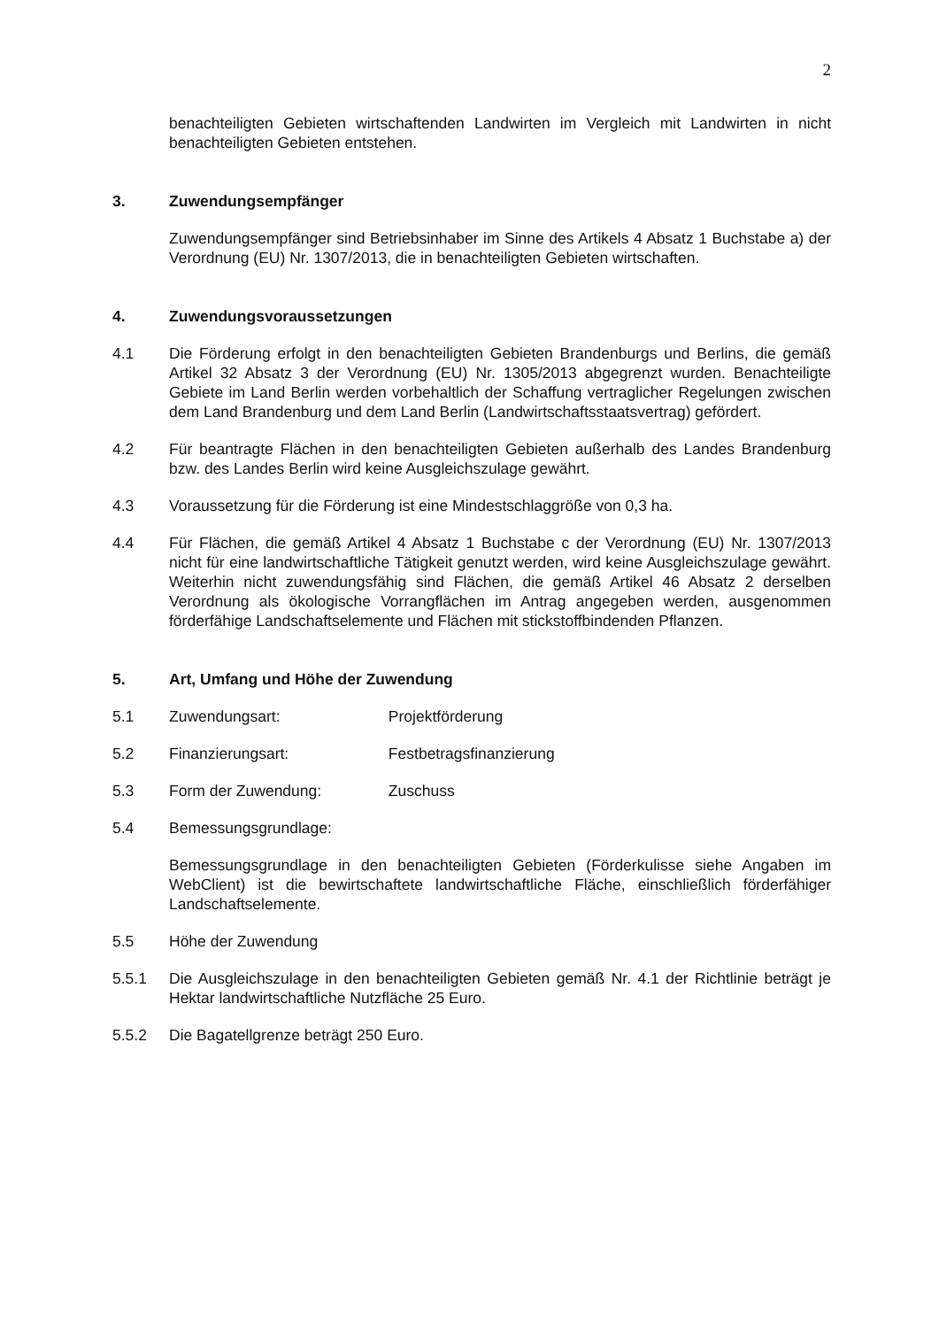2
benachteiligten Gebieten wirtschaftenden Landwirten im Vergleich mit Landwirten in nicht benachteiligten Gebieten entstehen.
3. Zuwendungsempfänger
Zuwendungsempfänger sind Betriebsinhaber im Sinne des Artikels 4 Absatz 1 Buchstabe a) der Verordnung (EU) Nr. 1307/2013, die in benachteiligten Gebieten wirtschaften.
4. Zuwendungsvoraussetzungen
4.1 Die Förderung erfolgt in den benachteiligten Gebieten Brandenburgs und Berlins, die gemäß Artikel 32 Absatz 3 der Verordnung (EU) Nr. 1305/2013 abgegrenzt wurden. Benachteiligte Gebiete im Land Berlin werden vorbehaltlich der Schaffung vertraglicher Regelungen zwischen dem Land Brandenburg und dem Land Berlin (Landwirtschaftsstaatsvertrag) gefördert.
4.2 Für beantragte Flächen in den benachteiligten Gebieten außerhalb des Landes Brandenburg bzw. des Landes Berlin wird keine Ausgleichszulage gewährt.
4.3 Voraussetzung für die Förderung ist eine Mindestschlaggröße von 0,3 ha.
4.4 Für Flächen, die gemäß Artikel 4 Absatz 1 Buchstabe c der Verordnung (EU) Nr. 1307/2013 nicht für eine landwirtschaftliche Tätigkeit genutzt werden, wird keine Ausgleichszulage gewährt. Weiterhin nicht zuwendungsfähig sind Flächen, die gemäß Artikel 46 Absatz 2 derselben Verordnung als ökologische Vorrangflächen im Antrag angegeben werden, ausgenommen förderfähige Landschaftselemente und Flächen mit stickstoffbindenden Pflanzen.
5. Art, Umfang und Höhe der Zuwendung
5.1 Zuwendungsart: Projektförderung
5.2 Finanzierungsart: Festbetragsfinanzierung
5.3 Form der Zuwendung: Zuschuss
5.4 Bemessungsgrundlage:
Bemessungsgrundlage in den benachteiligten Gebieten (Förderkulisse siehe Angaben im WebClient) ist die bewirtschaftete landwirtschaftliche Fläche, einschließlich förderfähiger Landschaftselemente.
5.5 Höhe der Zuwendung
5.5.1 Die Ausgleichszulage in den benachteiligten Gebieten gemäß Nr. 4.1 der Richtlinie beträgt je Hektar landwirtschaftliche Nutzfläche 25 Euro.
5.5.2 Die Bagatellgrenze beträgt 250 Euro.